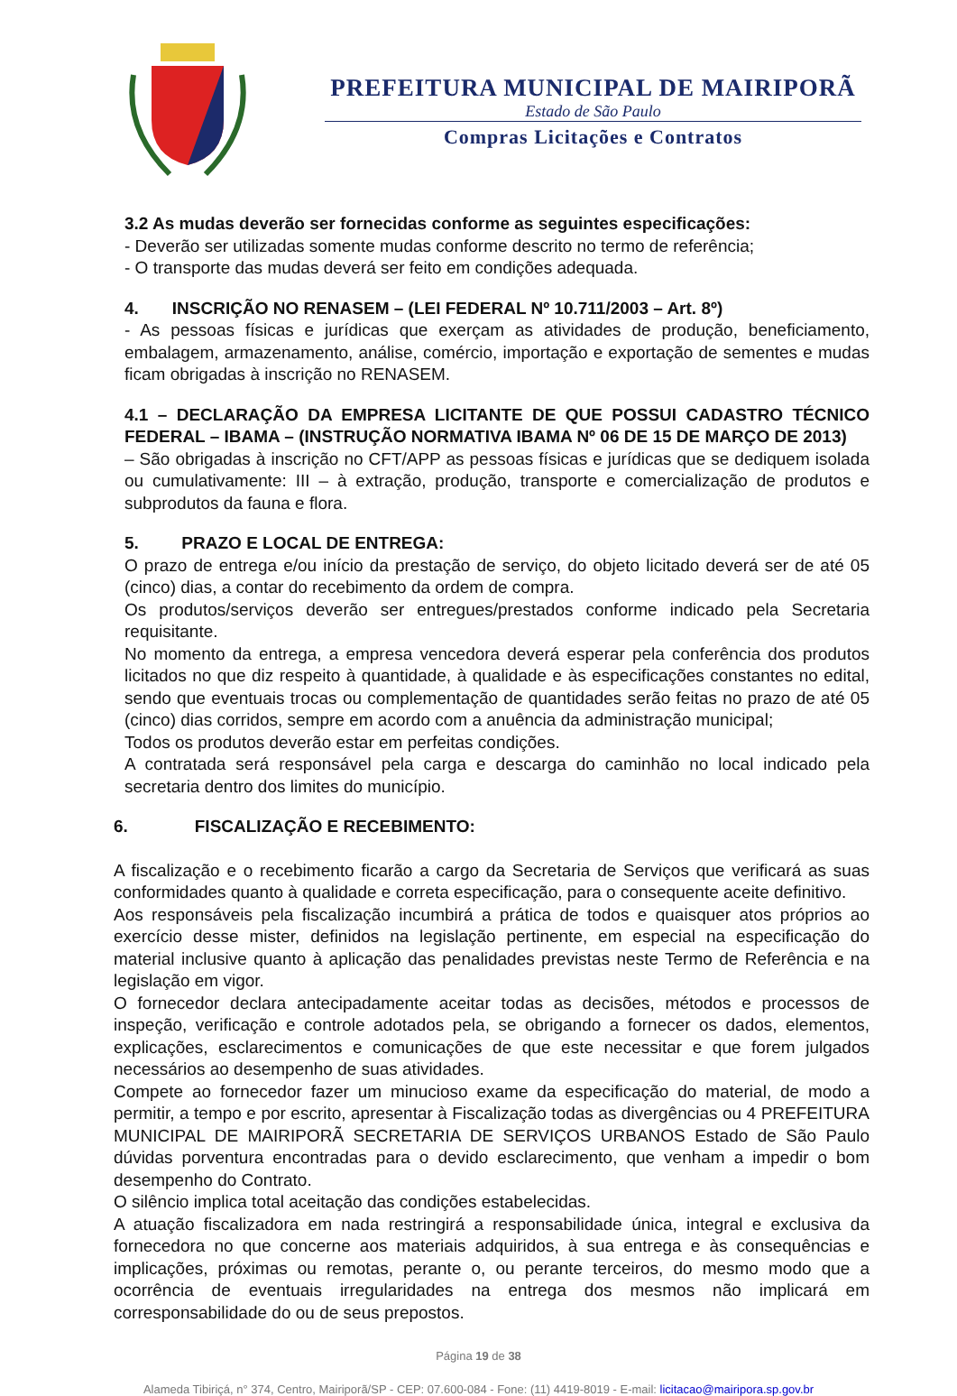PREFEITURA MUNICIPAL DE MAIRIPORÃ
Estado de São Paulo
Compras Licitações e Contratos
3.2 As mudas deverão ser fornecidas conforme as seguintes especificações:
- Deverão ser utilizadas somente mudas conforme descrito no termo de referência;
- O transporte das mudas deverá ser feito em condições adequada.
4. INSCRIÇÃO NO RENASEM – (LEI FEDERAL Nº 10.711/2003 – Art. 8º)
- As pessoas físicas e jurídicas que exerçam as atividades de produção, beneficiamento, embalagem, armazenamento, análise, comércio, importação e exportação de sementes e mudas ficam obrigadas à inscrição no RENASEM.
4.1 – DECLARAÇÃO DA EMPRESA LICITANTE DE QUE POSSUI CADASTRO TÉCNICO FEDERAL – IBAMA – (INSTRUÇÃO NORMATIVA IBAMA Nº 06 DE 15 DE MARÇO DE 2013)
– São obrigadas à inscrição no CFT/APP as pessoas físicas e jurídicas que se dediquem isolada ou cumulativamente: III – à extração, produção, transporte e comercialização de produtos e subprodutos da fauna e flora.
5. PRAZO E LOCAL DE ENTREGA:
O prazo de entrega e/ou início da prestação de serviço, do objeto licitado deverá ser de até 05 (cinco) dias, a contar do recebimento da ordem de compra.
Os produtos/serviços deverão ser entregues/prestados conforme indicado pela Secretaria requisitante.
No momento da entrega, a empresa vencedora deverá esperar pela conferência dos produtos licitados no que diz respeito à quantidade, à qualidade e às especificações constantes no edital, sendo que eventuais trocas ou complementação de quantidades serão feitas no prazo de até 05 (cinco) dias corridos, sempre em acordo com a anuência da administração municipal;
Todos os produtos deverão estar em perfeitas condições.
A contratada será responsável pela carga e descarga do caminhão no local indicado pela secretaria dentro dos limites do município.
6. FISCALIZAÇÃO E RECEBIMENTO:
A fiscalização e o recebimento ficarão a cargo da Secretaria de Serviços que verificará as suas conformidades quanto à qualidade e correta especificação, para o consequente aceite definitivo.
Aos responsáveis pela fiscalização incumbirá a prática de todos e quaisquer atos próprios ao exercício desse mister, definidos na legislação pertinente, em especial na especificação do material inclusive quanto à aplicação das penalidades previstas neste Termo de Referência e na legislação em vigor.
O fornecedor declara antecipadamente aceitar todas as decisões, métodos e processos de inspeção, verificação e controle adotados pela, se obrigando a fornecer os dados, elementos, explicações, esclarecimentos e comunicações de que este necessitar e que forem julgados necessários ao desempenho de suas atividades.
Compete ao fornecedor fazer um minucioso exame da especificação do material, de modo a permitir, a tempo e por escrito, apresentar à Fiscalização todas as divergências ou 4 PREFEITURA MUNICIPAL DE MAIRIPORÃ SECRETARIA DE SERVIÇOS URBANOS Estado de São Paulo dúvidas porventura encontradas para o devido esclarecimento, que venham a impedir o bom desempenho do Contrato.
O silêncio implica total aceitação das condições estabelecidas.
A atuação fiscalizadora em nada restringirá a responsabilidade única, integral e exclusiva da fornecedora no que concerne aos materiais adquiridos, à sua entrega e às consequências e implicações, próximas ou remotas, perante o, ou perante terceiros, do mesmo modo que a ocorrência de eventuais irregularidades na entrega dos mesmos não implicará em corresponsabilidade do ou de seus prepostos.
Página 19 de 38
Alameda Tibiriçá, n° 374, Centro, Mairiporã/SP - CEP: 07.600-084 - Fone: (11) 4419-8019 - E-mail: licitacao@mairipora.sp.gov.br